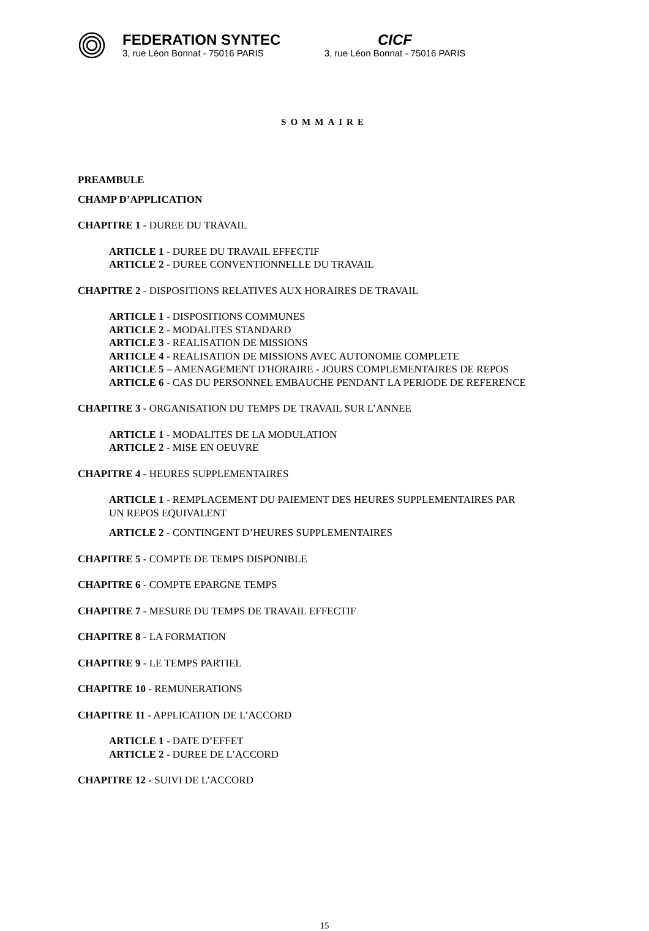FEDERATION SYNTEC
3, rue Léon Bonnat - 75016 PARIS
CICF
3, rue Léon Bonnat - 75016 PARIS
SOMMAIRE
PREAMBULE
CHAMP D’APPLICATION
CHAPITRE 1 - DUREE DU TRAVAIL
ARTICLE 1 - DUREE DU TRAVAIL EFFECTIF
ARTICLE 2 - DUREE CONVENTIONNELLE DU TRAVAIL
CHAPITRE 2 - DISPOSITIONS RELATIVES AUX HORAIRES DE TRAVAIL
ARTICLE 1 - DISPOSITIONS COMMUNES
ARTICLE 2 - MODALITES STANDARD
ARTICLE 3 - REALISATION DE MISSIONS
ARTICLE 4 - REALISATION DE MISSIONS AVEC AUTONOMIE COMPLETE
ARTICLE 5 – AMENAGEMENT D'HORAIRE - JOURS COMPLEMENTAIRES DE REPOS
ARTICLE 6 - CAS DU PERSONNEL EMBAUCHE PENDANT LA PERIODE DE REFERENCE
CHAPITRE 3 - ORGANISATION DU TEMPS DE TRAVAIL SUR L’ANNEE
ARTICLE 1 - MODALITES DE LA MODULATION
ARTICLE 2 - MISE EN OEUVRE
CHAPITRE 4 - HEURES SUPPLEMENTAIRES
ARTICLE 1 - REMPLACEMENT DU PAIEMENT DES HEURES SUPPLEMENTAIRES PAR
UN REPOS EQUIVALENT
ARTICLE 2 - CONTINGENT D’HEURES SUPPLEMENTAIRES
CHAPITRE 5 - COMPTE DE TEMPS DISPONIBLE
CHAPITRE 6 - COMPTE EPARGNE TEMPS
CHAPITRE 7 - MESURE DU TEMPS DE TRAVAIL EFFECTIF
CHAPITRE 8 - LA FORMATION
CHAPITRE 9 - LE TEMPS PARTIEL
CHAPITRE 10 - REMUNERATIONS
CHAPITRE 11 - APPLICATION DE L’ACCORD
ARTICLE 1 - DATE D’EFFET
ARTICLE 2 - DUREE DE L’ACCORD
CHAPITRE 12 - SUIVI DE L’ACCORD
15